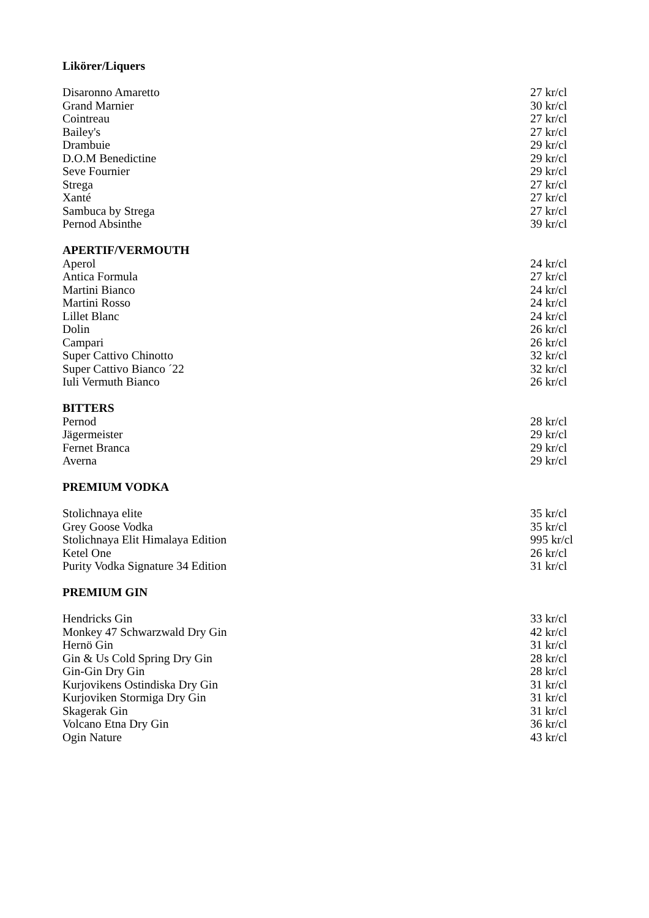Likörer/Liquers
Disaronno Amaretto 27 kr/cl
Grand Marnier 30 kr/cl
Cointreau 27 kr/cl
Bailey's 27 kr/cl
Drambuie 29 kr/cl
D.O.M Benedictine 29 kr/cl
Seve Fournier 29 kr/cl
Strega 27 kr/cl
Xanté 27 kr/cl
Sambuca by Strega 27 kr/cl
Pernod Absinthe 39 kr/cl
APERTIF/VERMOUTH
Aperol 24 kr/cl
Antica Formula 27 kr/cl
Martini Bianco 24 kr/cl
Martini Rosso 24 kr/cl
Lillet Blanc 24 kr/cl
Dolin 26 kr/cl
Campari 26 kr/cl
Super Cattivo Chinotto 32 kr/cl
Super Cattivo Bianco ´22 32 kr/cl
Iuli Vermuth Bianco 26 kr/cl
BITTERS
Pernod 28 kr/cl
Jägermeister 29 kr/cl
Fernet Branca 29 kr/cl
Averna 29 kr/cl
PREMIUM VODKA
Stolichnaya elite 35 kr/cl
Grey Goose Vodka 35 kr/cl
Stolichnaya Elit Himalaya Edition 995 kr/cl
Ketel One 26 kr/cl
Purity Vodka Signature 34 Edition 31 kr/cl
PREMIUM GIN
Hendricks Gin 33 kr/cl
Monkey 47 Schwarzwald Dry Gin 42 kr/cl
Hernö Gin 31 kr/cl
Gin & Us Cold Spring Dry Gin 28 kr/cl
Gin-Gin Dry Gin 28 kr/cl
Kurjovikens Ostindiska Dry Gin 31 kr/cl
Kurjoviken Stormiga Dry Gin 31 kr/cl
Skagerak Gin 31 kr/cl
Volcano Etna Dry Gin 36 kr/cl
Ogin Nature 43 kr/cl